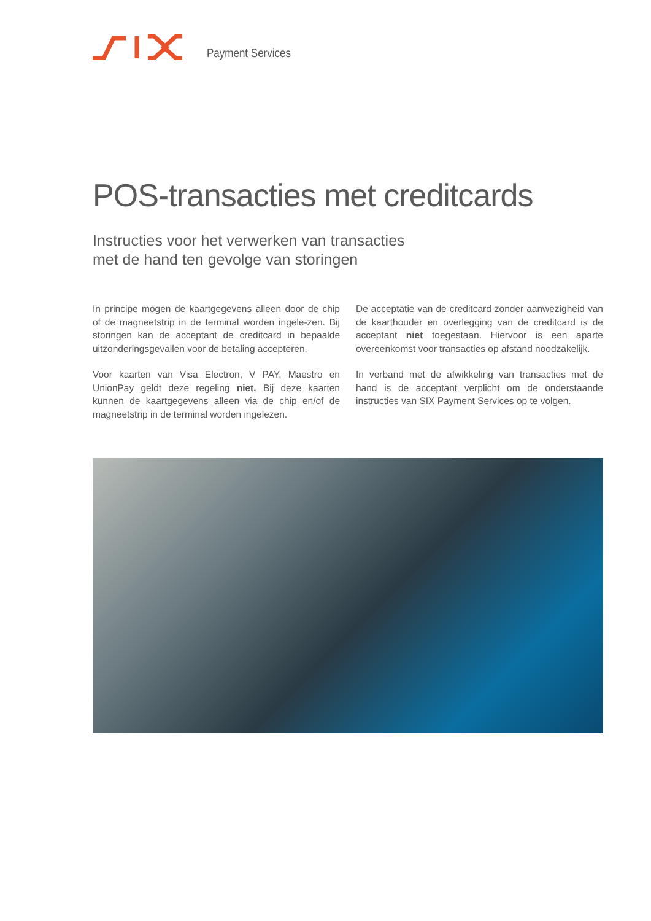Payment Services
POS-transacties met creditcards
Instructies voor het verwerken van transacties
met de hand ten gevolge van storingen
In principe mogen de kaartgegevens alleen door de chip of de magneetstrip in de terminal worden ingele-zen. Bij storingen kan de acceptant de creditcard in bepaalde uitzonderingsgevallen voor de betaling accepteren.
Voor kaarten van Visa Electron, V PAY, Maestro en UnionPay geldt deze regeling niet. Bij deze kaarten kunnen de kaartgegevens alleen via de chip en/of de magneetstrip in de terminal worden ingelezen.
De acceptatie van de creditcard zonder aanwezigheid van de kaarthouder en overlegging van de creditcard is de acceptant niet toegestaan. Hiervoor is een aparte overeenkomst voor transacties op afstand noodzakelijk.
In verband met de afwikkeling van transacties met de hand is de acceptant verplicht om de onderstaande instructies van SIX Payment Services op te volgen.